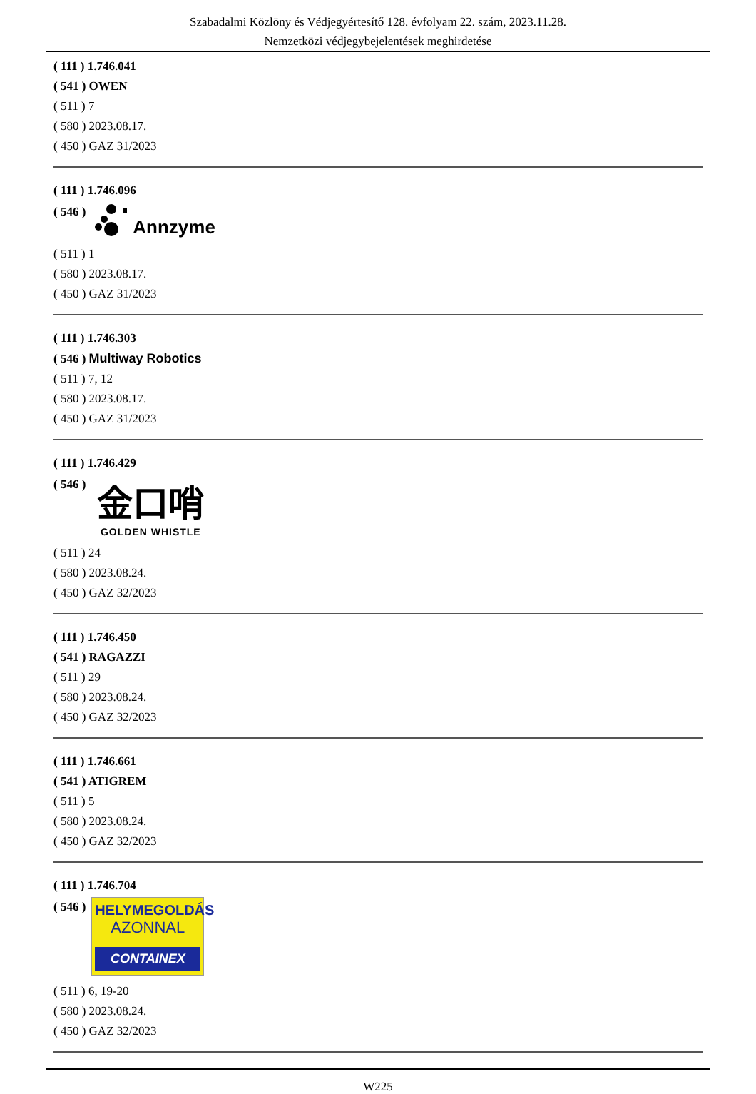Szabadalmi Közlöny és Védjegyértesítő 128. évfolyam 22. szám, 2023.11.28.
Nemzetközi védjegybejelentések meghirdetése
( 111 ) 1.746.041
( 541 ) OWEN
( 511 ) 7
( 580 ) 2023.08.17.
( 450 ) GAZ 31/2023
( 111 ) 1.746.096
( 546 ) Annzyme
( 511 ) 1
( 580 ) 2023.08.17.
( 450 ) GAZ 31/2023
( 111 ) 1.746.303
( 546 ) Multiway Robotics
( 511 ) 7, 12
( 580 ) 2023.08.17.
( 450 ) GAZ 31/2023
( 111 ) 1.746.429
( 546 )
金口哨
GOLDEN WHISTLE
( 511 ) 24
( 580 ) 2023.08.24.
( 450 ) GAZ 32/2023
( 111 ) 1.746.450
( 541 ) RAGAZZI
( 511 ) 29
( 580 ) 2023.08.24.
( 450 ) GAZ 32/2023
( 111 ) 1.746.661
( 541 ) ATIGREM
( 511 ) 5
( 580 ) 2023.08.24.
( 450 ) GAZ 32/2023
( 111 ) 1.746.704
( 546 )
HELYMEGOLDÁS
AZONNAL
CONTAINEX
( 511 ) 6, 19-20
( 580 ) 2023.08.24.
( 450 ) GAZ 32/2023
W225